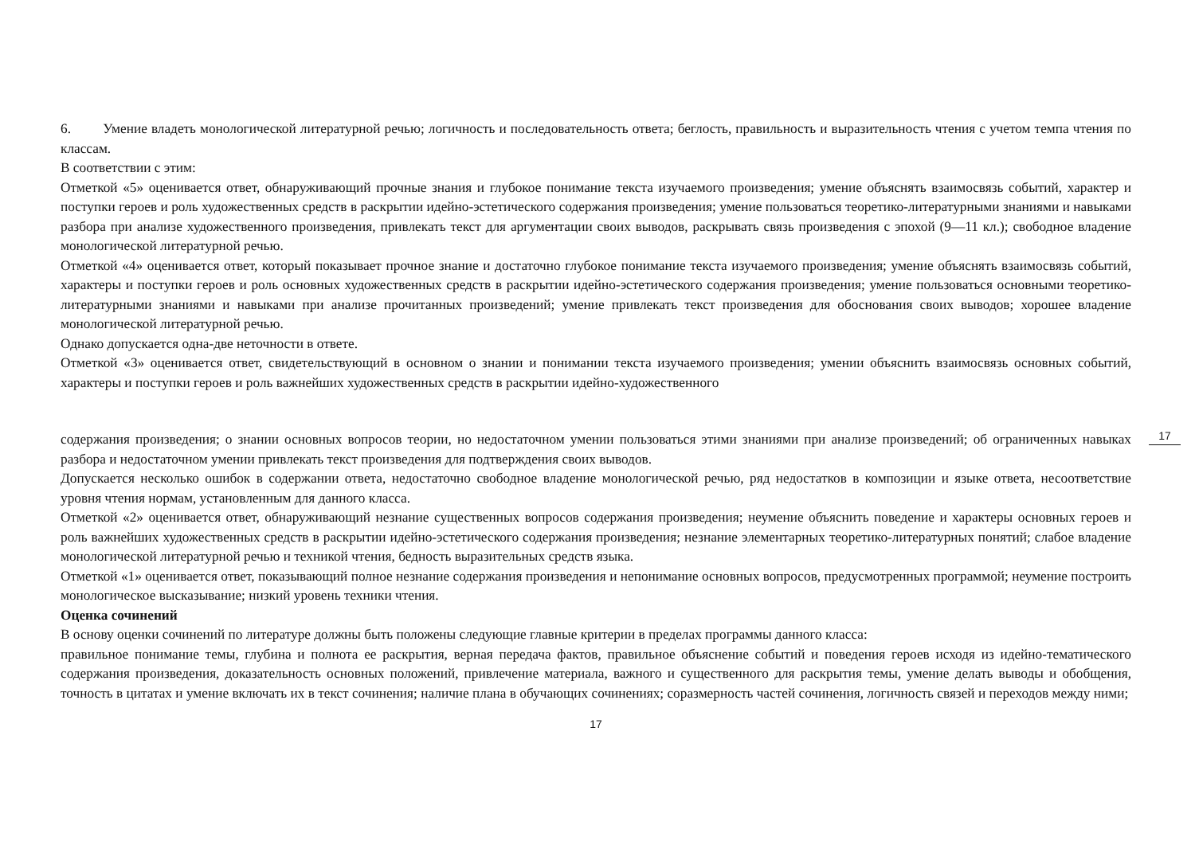6. Умение владеть монологической литературной речью; логичность и последовательность ответа; беглость, правильность и выразительность чтения с учетом темпа чтения по классам.
В соответствии с этим:
Отметкой «5» оценивается ответ, обнаруживающий прочные знания и глубокое понимание текста изучаемого произведения; умение объяснять взаимосвязь событий, характер и поступки героев и роль художественных средств в раскрытии идейно-эстетического содержания произведения; умение пользоваться теоретико-литературными знаниями и навыками разбора при анализе художественного произведения, привлекать текст для аргументации своих выводов, раскрывать связь произведения с эпохой (9—11 кл.); свободное владение монологической литературной речью.
Отметкой «4» оценивается ответ, который показывает прочное знание и достаточно глубокое понимание текста изучаемого произведения; умение объяснять взаимосвязь событий, характеры и поступки героев и роль основных художественных средств в раскрытии идейно-эстетического содержания произведения; умение пользоваться основными теоретико-литературными знаниями и навыками при анализе прочитанных произведений; умение привлекать текст произведения для обоснования своих выводов; хорошее владение монологической литературной речью.
Однако допускается одна-две неточности в ответе.
Отметкой «3» оценивается ответ, свидетельствующий в основном о знании и понимании текста изучаемого произведения; умении объяснить взаимосвязь основных событий, характеры и поступки героев и роль важнейших художественных средств в раскрытии идейно-художественного
17
содержания произведения; о знании основных вопросов теории, но недостаточном умении пользоваться этими знаниями при анализе произведений; об ограниченных навыках разбора и недостаточном умении привлекать текст произведения для подтверждения своих выводов.
Допускается несколько ошибок в содержании ответа, недостаточно свободное владение монологической речью, ряд недостатков в композиции и языке ответа, несоответствие уровня чтения нормам, установленным для данного класса.
Отметкой «2» оценивается ответ, обнаруживающий незнание существенных вопросов содержания произведения; неумение объяснить поведение и характеры основных героев и роль важнейших художественных средств в раскрытии идейно-эстетического содержания произведения; незнание элементарных теоретико-литературных понятий; слабое владение монологической литературной речью и техникой чтения, бедность выразительных средств языка.
Отметкой «1» оценивается ответ, показывающий полное незнание содержания произведения и непонимание основных вопросов, предусмотренных программой; неумение построить монологическое высказывание; низкий уровень техники чтения.
Оценка сочинений
В основу оценки сочинений по литературе должны быть положены следующие главные критерии в пределах программы данного класса:
правильное понимание темы, глубина и полнота ее раскрытия, верная передача фактов, правильное объяснение событий и поведения героев исходя из идейно-тематического содержания произведения, доказательность основных положений, привлечение материала, важного и существенного для раскрытия темы, умение делать выводы и обобщения, точность в цитатах и умение включать их в текст сочинения; наличие плана в обучающих сочинениях; соразмерность частей сочинения, логичность связей и переходов между ними;
17